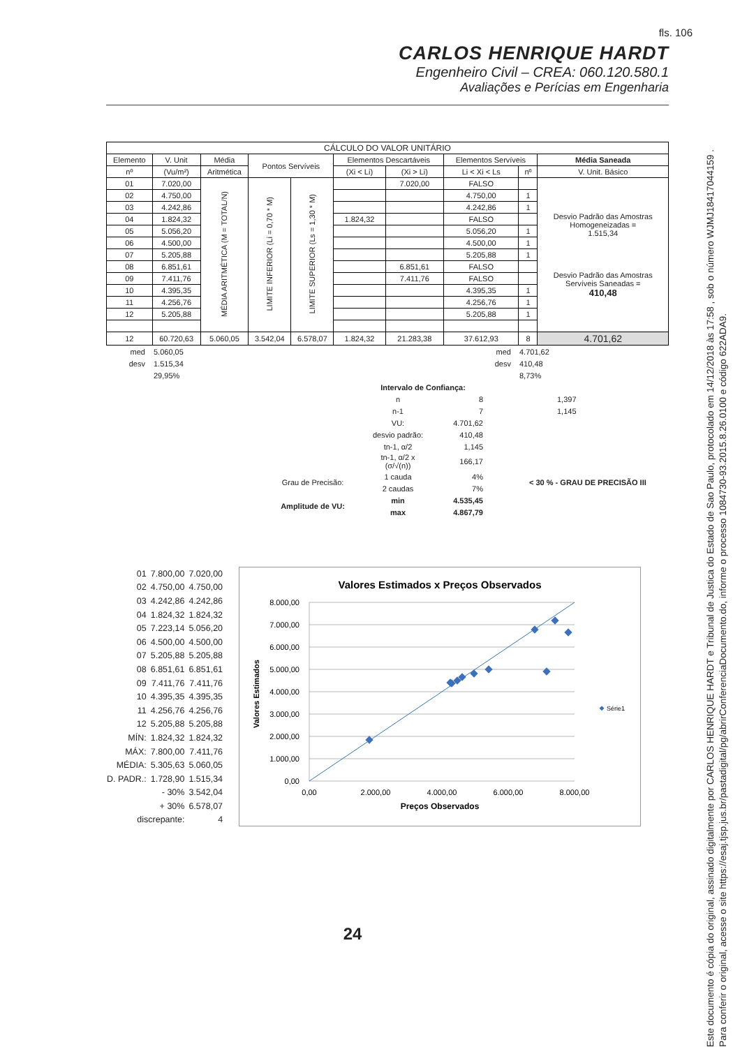fls. 106
CARLOS HENRIQUE HARDT
Engenheiro Civil – CREA: 060.120.580.1
Avaliações e Perícias em Engenharia
| CÁLCULO DO VALOR UNITÁRIO | | | | | | | | | |
| --- | --- | --- | --- | --- | --- | --- | --- | --- | --- |
| Elemento | V. Unit | Média | Pontos Servíveis | | Elementos Descartáveis | | Elementos Servíveis | | Média Saneada |
| nº | (Vu/m²) | Aritmética | | | (Xi < Li) | (Xi > Li) | Li < Xi < Ls | nº | V. Unit. Básico |
| 01 | 7.020,00 | MÉDIA ARITMÉTICA (M = TOTAL/N) | LIMITE INFERIOR (Li = 0,70 * M) | LIMITE SUPERIOR (Ls = 1,30 * M) | | 7.020,00 | FALSO | | Desvio Padrão das Amostras Homogeneizadas = 1.515,34 Desvio Padrão das Amostras Servíveis Saneadas = 410,48 |
| 02 | 4.750,00 | | | | | | 4.750,00 | 1 | |
| 03 | 4.242,86 | | | | | | 4.242,86 | 1 | |
| 04 | 1.824,32 | | | | 1.824,32 | | FALSO | | |
| 05 | 5.056,20 | | | | | | 5.056,20 | 1 | |
| 06 | 4.500,00 | | | | | | 4.500,00 | 1 | |
| 07 | 5.205,88 | | | | | | 5.205,88 | 1 | |
| 08 | 6.851,61 | | | | | 6.851,61 | FALSO | | |
| 09 | 7.411,76 | | | | | 7.411,76 | FALSO | | |
| 10 | 4.395,35 | | | | | | 4.395,35 | 1 | |
| 11 | 4.256,76 | | | | | | 4.256,76 | 1 | |
| 12 | 5.205,88 | | | | | | 5.205,88 | 1 | |
| 12 | 60.720,63 | 5.060,05 | 3.542,04 | 6.578,07 | 1.824,32 | 21.283,38 | 37.612,93 | 8 | 4.701,62 |
| med | 5.060,05 | med | 4.701,62 |
| desv | 1.515,34 | desv | 410,48 |
| | 29,95% | | 8,73% |
| | Intervalo de Confiança: | | |
| | n | 8 | 1,397 |
| | n-1 | 7 | 1,145 |
| | VU: | 4.701,62 | |
| | desvio padrão: | 410,48 | |
| | tn-1, α/2 | 1,145 | |
| | tn-1, α/2 x (σ/√(n)) | 166,17 | |
| Grau de Precisão: | 1 cauda | 4% | < 30 % - GRAU DE PRECISÃO III |
| | 2 caudas | 7% | |
| Amplitude de VU: | min | 4.535,45 | |
| | max | 4.867,79 | |
| 01 | 7.800,00 | 7.020,00 |
| 02 | 4.750,00 | 4.750,00 |
| 03 | 4.242,86 | 4.242,86 |
| 04 | 1.824,32 | 1.824,32 |
| 05 | 7.223,14 | 5.056,20 |
| 06 | 4.500,00 | 4.500,00 |
| 07 | 5.205,88 | 5.205,88 |
| 08 | 6.851,61 | 6.851,61 |
| 09 | 7.411,76 | 7.411,76 |
| 10 | 4.395,35 | 4.395,35 |
| 11 | 4.256,76 | 4.256,76 |
| 12 | 5.205,88 | 5.205,88 |
| MÍN: | 1.824,32 | 1.824,32 |
| MÁX: | 7.800,00 | 7.411,76 |
| MÉDIA: | 5.305,63 | 5.060,05 |
| D. PADR.: | 1.728,90 | 1.515,34 |
| | - 30% | 3.542,04 |
| | + 30% | 6.578,07 |
| discrepante: | | 4 |
Valores Estimados x Preços Observados
8.000,00
7.000,00
6.000,00
5.000,00
4.000,00
3.000,00
2.000,00
1.000,00
0,00
0,00
2.000,00
4.000,00
6.000,00
8.000,00
Preços Observados
Valores Estimados
Série1
24
Este documento é cópia do original, assinado digitalmente por CARLOS HENRIQUE HARDT e Tribunal de Justica do Estado de Sao Paulo, protocolado em 14/12/2018 às 17:58 , sob o número WJMJ18417044159 .
Para conferir o original, acesse o site https://esaj.tjsp.jus.br/pastadigital/pg/abrirConferenciaDocumento.do, informe o processo 1084730-93.2015.8.26.0100 e código 622ADA9.